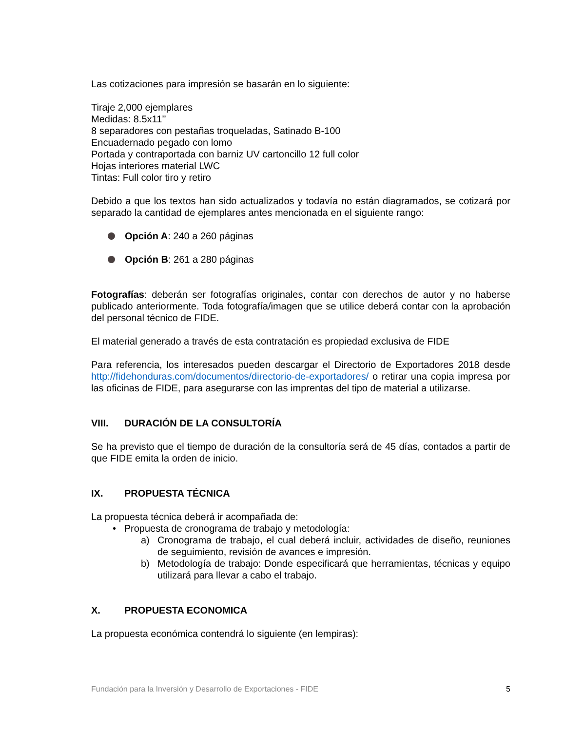Las cotizaciones para impresión se basarán en lo siguiente:
Tiraje 2,000 ejemplares
Medidas: 8.5x11’’
8 separadores con pestañas troqueladas, Satinado B-100
Encuadernado pegado con lomo
Portada y contraportada con barniz UV cartoncillo 12 full color
Hojas interiores material LWC
Tintas: Full color tiro y retiro
Debido a que los textos han sido actualizados y todavía no están diagramados, se cotizará por separado la cantidad de ejemplares antes mencionada en el siguiente rango:
Opción A: 240 a 260 páginas
Opción B: 261 a 280 páginas
Fotografías: deberán ser fotografías originales, contar con derechos de autor y no haberse publicado anteriormente. Toda fotografía/imagen que se utilice deberá contar con la aprobación del personal técnico de FIDE.
El material generado a través de esta contratación es propiedad exclusiva de FIDE
Para referencia, los interesados pueden descargar el Directorio de Exportadores 2018 desde http://fidehonduras.com/documentos/directorio-de-exportadores/ o retirar una copia impresa por las oficinas de FIDE, para asegurarse con las imprentas del tipo de material a utilizarse.
VIII. DURACIÓN DE LA CONSULTORÍA
Se ha previsto que el tiempo de duración de la consultoría será de 45 días, contados a partir de que FIDE emita la orden de inicio.
IX. PROPUESTA TÉCNICA
La propuesta técnica deberá ir acompañada de:
• Propuesta de cronograma de trabajo y metodología:
a) Cronograma de trabajo, el cual deberá incluir, actividades de diseño, reuniones de seguimiento, revisión de avances e impresión.
b) Metodología de trabajo: Donde especificará que herramientas, técnicas y equipo utilizará para llevar a cabo el trabajo.
X. PROPUESTA ECONOMICA
La propuesta económica contendrá lo siguiente (en lempiras):
Fundación para la Inversión y Desarrollo de Exportaciones - FIDE 5